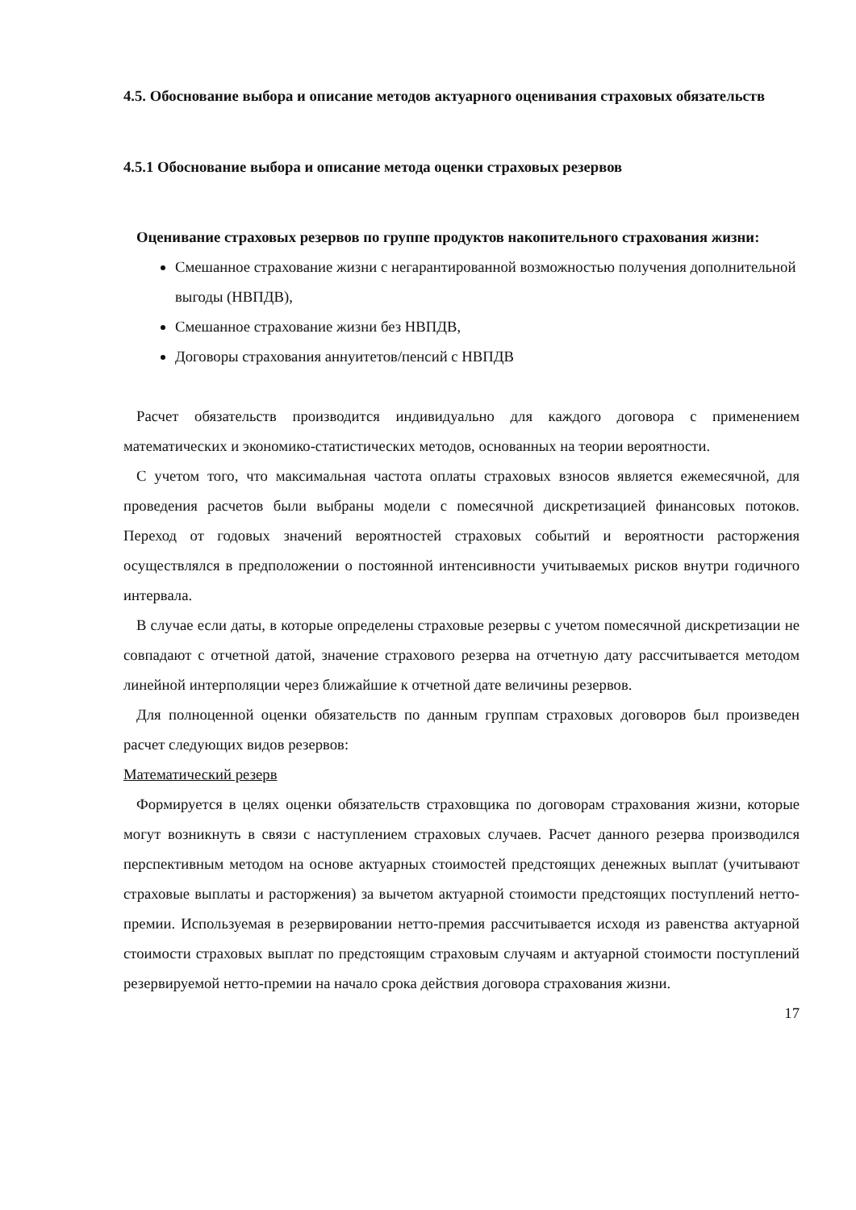4.5. Обоснование выбора и описание методов актуарного оценивания страховых обязательств
4.5.1 Обоснование выбора и описание метода оценки страховых резервов
Оценивание страховых резервов по группе продуктов накопительного страхования жизни:
Смешанное страхование жизни с негарантированной возможностью получения дополнительной выгоды (НВПДВ),
Смешанное страхование жизни без НВПДВ,
Договоры страхования аннуитетов/пенсий с НВПДВ
Расчет обязательств производится индивидуально для каждого договора с применением математических и экономико-статистических методов, основанных на теории вероятности.
С учетом того, что максимальная частота оплаты страховых взносов является ежемесячной, для проведения расчетов были выбраны модели с помесячной дискретизацией финансовых потоков. Переход от годовых значений вероятностей страховых событий и вероятности расторжения осуществлялся в предположении о постоянной интенсивности учитываемых рисков внутри годичного интервала.
В случае если даты, в которые определены страховые резервы с учетом помесячной дискретизации не совпадают с отчетной датой, значение страхового резерва на отчетную дату рассчитывается методом линейной интерполяции через ближайшие к отчетной дате величины резервов.
Для полноценной оценки обязательств по данным группам страховых договоров был произведен расчет следующих видов резервов:
Математический резерв
Формируется в целях оценки обязательств страховщика по договорам страхования жизни, которые могут возникнуть в связи с наступлением страховых случаев. Расчет данного резерва производился перспективным методом на основе актуарных стоимостей предстоящих денежных выплат (учитывают страховые выплаты и расторжения) за вычетом актуарной стоимости предстоящих поступлений нетто-премии. Используемая в резервировании нетто-премия рассчитывается исходя из равенства актуарной стоимости страховых выплат по предстоящим страховым случаям и актуарной стоимости поступлений резервируемой нетто-премии на начало срока действия договора страхования жизни.
17